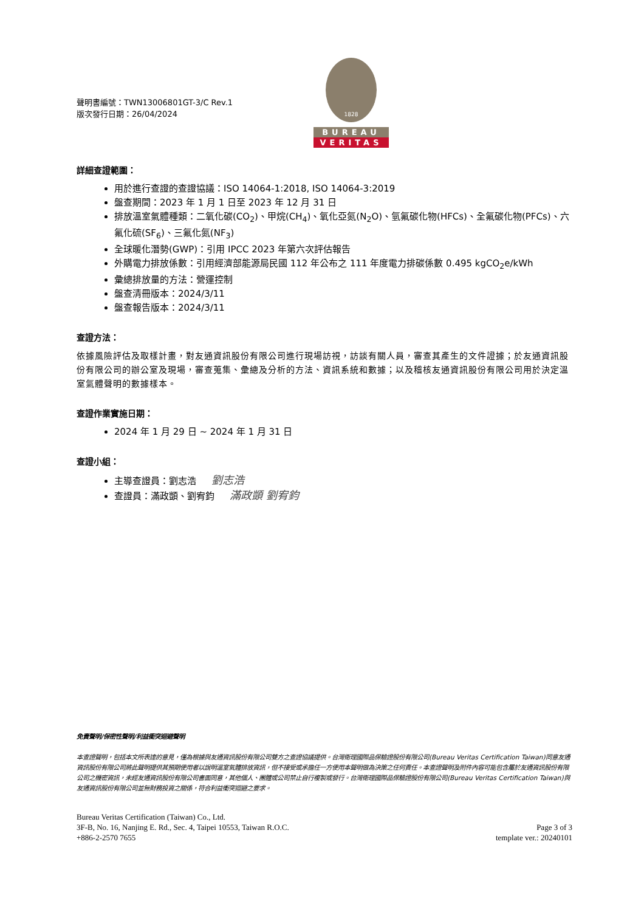聲明書編號：TWN13006801GT-3/C Rev.1
版次發行日期：26/04/2024
1828
BUREAU
VERITAS
詳細查證範圍：
用於進行查證的查證協議：ISO 14064-1:2018, ISO 14064-3:2019
盤查期間：2023 年 1 月 1 日至 2023 年 12 月 31 日
排放溫室氣體種類：二氧化碳(CO<sub>2</sub>)、甲烷(CH<sub>4</sub>)、氧化亞氮(N<sub>2</sub>O)、氫氟碳化物(HFCs)、全氟碳化物(PFCs)、六氟化硫(SF<sub>6</sub>)、三氟化氮(NF<sub>3</sub>)
全球暖化潛勢(GWP)：引用 IPCC 2023 年第六次評估報告
外購電力排放係數：引用經濟部能源局民國 112 年公布之 111 年度電力排碳係數 0.495 kgCO<sub>2</sub>e/kWh
彙總排放量的方法：營運控制
盤查清冊版本：2024/3/11
盤查報告版本：2024/3/11
查證方法：
依據風險評估及取樣計畫，對友通資訊股份有限公司進行現場訪視，訪談有關人員，審查其產生的文件證據；於友通資訊股份有限公司的辦公室及現場，審查蒐集、彙總及分析的方法、資訊系統和數據；以及稽核友通資訊股份有限公司用於決定溫室氣體聲明的數據樣本。
查證作業實施日期：
2024 年 1 月 29 日 ~ 2024 年 1 月 31 日
查證小組：
主導查證員：劉志浩 劉志浩
查證員：滿政顗、劉宥鈞 滿政顗 劉宥鈞
免責聲明/保密性聲明/利益衝突迴避聲明
本查證聲明，包括本文所表達的意見，僅為根據與友通資訊股份有限公司雙方之查證協議提供。台灣衛理國際品保驗證股份有限公司(Bureau Veritas Certification Taiwan)同意友通資訊股份有限公司將此聲明提供其預期使用者以說明溫室氣體排放資訊，但不接受或承擔任一方使用本聲明做為決策之任何責任。本查證聲明及附件內容可能包含屬於友通資訊股份有限公司之機密資訊，未經友通資訊股份有限公司書面同意，其他個人、團體或公司禁止自行複製或發行。台灣衛理國際品保驗證股份有限公司(Bureau Veritas Certification Taiwan)與友通資訊股份有限公司並無財務投資之關係，符合利益衝突迴避之要求。
Bureau Veritas Certification (Taiwan) Co., Ltd.
3F-B, No. 16, Nanjing E. Rd., Sec. 4, Taipei 10553, Taiwan R.O.C.
+886-2-2570 7655
Page 3 of 3
template ver.: 20240101